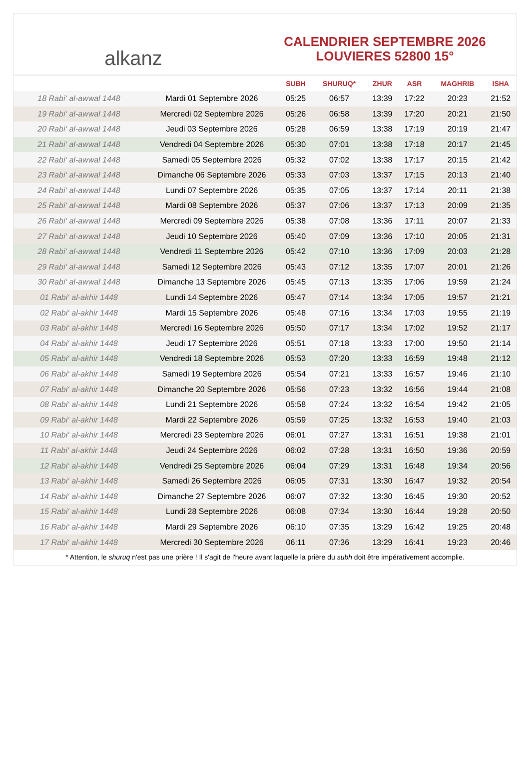alkanz
CALENDRIER SEPTEMBRE 2026
LOUVIERES 52800 15°
| | | SUBH | SHURUQ* | ZHUR | ASR | MAGHRIB | ISHA |
| --- | --- | --- | --- | --- | --- | --- | --- |
| 18 Rabi‘ al-awwal 1448 | Mardi 01 Septembre 2026 | 05:25 | 06:57 | 13:39 | 17:22 | 20:23 | 21:52 |
| 19 Rabi‘ al-awwal 1448 | Mercredi 02 Septembre 2026 | 05:26 | 06:58 | 13:39 | 17:20 | 20:21 | 21:50 |
| 20 Rabi‘ al-awwal 1448 | Jeudi 03 Septembre 2026 | 05:28 | 06:59 | 13:38 | 17:19 | 20:19 | 21:47 |
| 21 Rabi‘ al-awwal 1448 | Vendredi 04 Septembre 2026 | 05:30 | 07:01 | 13:38 | 17:18 | 20:17 | 21:45 |
| 22 Rabi‘ al-awwal 1448 | Samedi 05 Septembre 2026 | 05:32 | 07:02 | 13:38 | 17:17 | 20:15 | 21:42 |
| 23 Rabi‘ al-awwal 1448 | Dimanche 06 Septembre 2026 | 05:33 | 07:03 | 13:37 | 17:15 | 20:13 | 21:40 |
| 24 Rabi‘ al-awwal 1448 | Lundi 07 Septembre 2026 | 05:35 | 07:05 | 13:37 | 17:14 | 20:11 | 21:38 |
| 25 Rabi‘ al-awwal 1448 | Mardi 08 Septembre 2026 | 05:37 | 07:06 | 13:37 | 17:13 | 20:09 | 21:35 |
| 26 Rabi‘ al-awwal 1448 | Mercredi 09 Septembre 2026 | 05:38 | 07:08 | 13:36 | 17:11 | 20:07 | 21:33 |
| 27 Rabi‘ al-awwal 1448 | Jeudi 10 Septembre 2026 | 05:40 | 07:09 | 13:36 | 17:10 | 20:05 | 21:31 |
| 28 Rabi‘ al-awwal 1448 | Vendredi 11 Septembre 2026 | 05:42 | 07:10 | 13:36 | 17:09 | 20:03 | 21:28 |
| 29 Rabi‘ al-awwal 1448 | Samedi 12 Septembre 2026 | 05:43 | 07:12 | 13:35 | 17:07 | 20:01 | 21:26 |
| 30 Rabi‘ al-awwal 1448 | Dimanche 13 Septembre 2026 | 05:45 | 07:13 | 13:35 | 17:06 | 19:59 | 21:24 |
| 01 Rabi‘ al-akhir 1448 | Lundi 14 Septembre 2026 | 05:47 | 07:14 | 13:34 | 17:05 | 19:57 | 21:21 |
| 02 Rabi‘ al-akhir 1448 | Mardi 15 Septembre 2026 | 05:48 | 07:16 | 13:34 | 17:03 | 19:55 | 21:19 |
| 03 Rabi‘ al-akhir 1448 | Mercredi 16 Septembre 2026 | 05:50 | 07:17 | 13:34 | 17:02 | 19:52 | 21:17 |
| 04 Rabi‘ al-akhir 1448 | Jeudi 17 Septembre 2026 | 05:51 | 07:18 | 13:33 | 17:00 | 19:50 | 21:14 |
| 05 Rabi‘ al-akhir 1448 | Vendredi 18 Septembre 2026 | 05:53 | 07:20 | 13:33 | 16:59 | 19:48 | 21:12 |
| 06 Rabi‘ al-akhir 1448 | Samedi 19 Septembre 2026 | 05:54 | 07:21 | 13:33 | 16:57 | 19:46 | 21:10 |
| 07 Rabi‘ al-akhir 1448 | Dimanche 20 Septembre 2026 | 05:56 | 07:23 | 13:32 | 16:56 | 19:44 | 21:08 |
| 08 Rabi‘ al-akhir 1448 | Lundi 21 Septembre 2026 | 05:58 | 07:24 | 13:32 | 16:54 | 19:42 | 21:05 |
| 09 Rabi‘ al-akhir 1448 | Mardi 22 Septembre 2026 | 05:59 | 07:25 | 13:32 | 16:53 | 19:40 | 21:03 |
| 10 Rabi‘ al-akhir 1448 | Mercredi 23 Septembre 2026 | 06:01 | 07:27 | 13:31 | 16:51 | 19:38 | 21:01 |
| 11 Rabi‘ al-akhir 1448 | Jeudi 24 Septembre 2026 | 06:02 | 07:28 | 13:31 | 16:50 | 19:36 | 20:59 |
| 12 Rabi‘ al-akhir 1448 | Vendredi 25 Septembre 2026 | 06:04 | 07:29 | 13:31 | 16:48 | 19:34 | 20:56 |
| 13 Rabi‘ al-akhir 1448 | Samedi 26 Septembre 2026 | 06:05 | 07:31 | 13:30 | 16:47 | 19:32 | 20:54 |
| 14 Rabi‘ al-akhir 1448 | Dimanche 27 Septembre 2026 | 06:07 | 07:32 | 13:30 | 16:45 | 19:30 | 20:52 |
| 15 Rabi‘ al-akhir 1448 | Lundi 28 Septembre 2026 | 06:08 | 07:34 | 13:30 | 16:44 | 19:28 | 20:50 |
| 16 Rabi‘ al-akhir 1448 | Mardi 29 Septembre 2026 | 06:10 | 07:35 | 13:29 | 16:42 | 19:25 | 20:48 |
| 17 Rabi‘ al-akhir 1448 | Mercredi 30 Septembre 2026 | 06:11 | 07:36 | 13:29 | 16:41 | 19:23 | 20:46 |
* Attention, le shuruq n'est pas une prière ! Il s'agit de l'heure avant laquelle la prière du subh doit être impérativement accomplie.